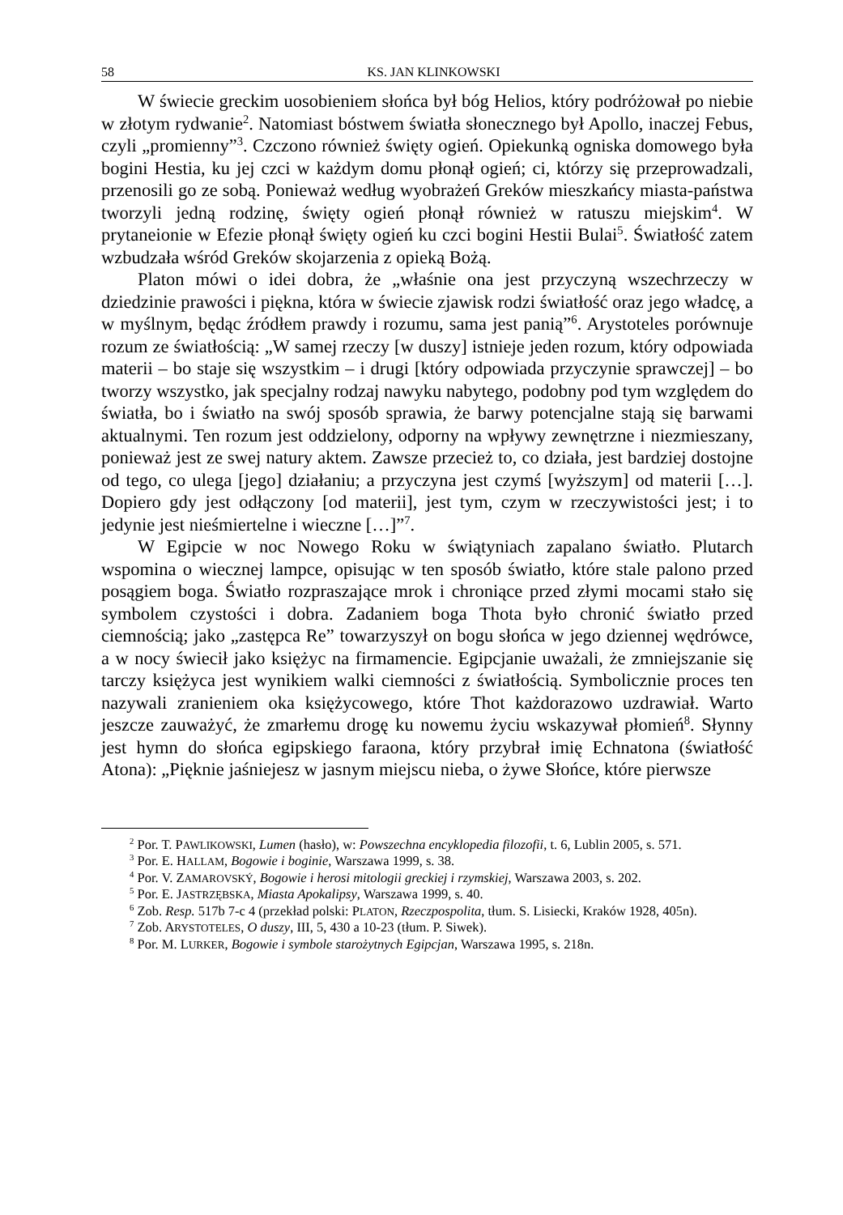58 KS. JAN KLINKOWSKI
W świecie greckim uosobieniem słońca był bóg Helios, który podróżował po niebie w złotym rydwanie<sup>2</sup>. Natomiast bóstwem światła słonecznego był Apollo, inaczej Febus, czyli „promienny”<sup>3</sup>. Czczono również święty ogień. Opiekunką ogniska domowego była bogini Hestia, ku jej czci w każdym domu płonął ogień; ci, którzy się przeprowadzali, przenosili go ze sobą. Ponieważ według wyobrażeń Greków mieszkańcy miasta-państwa tworzyli jedną rodzinę, święty ogień płonął również w ratuszu miejskim<sup>4</sup>. W prytaneionie w Efezie płonął święty ogień ku czci bogini Hestii Bulai<sup>5</sup>. Światłość zatem wzbudzała wśród Greków skojarzenia z opieką Bożą.
Platon mówi o idei dobra, że „właśnie ona jest przyczyną wszechrzeczy w dziedzinie prawości i piękna, która w świecie zjawisk rodzi światłość oraz jego władcę, a w myślnym, będąc źródłem prawdy i rozumu, sama jest panią”<sup>6</sup>. Arystoteles porównuje rozum ze światłością: „W samej rzeczy [w duszy] istnieje jeden rozum, który odpowiada materii – bo staje się wszystkim – i drugi [który odpowiada przyczynie sprawczej] – bo tworzy wszystko, jak specjalny rodzaj nawyku nabytego, podobny pod tym względem do światła, bo i światło na swój sposób sprawia, że barwy potencjalne stają się barwami aktualnymi. Ten rozum jest oddzielony, odporny na wpływy zewnętrzne i niezmieszany, ponieważ jest ze swej natury aktem. Zawsze przecież to, co działa, jest bardziej dostojne od tego, co ulega [jego] działaniu; a przyczyna jest czymś [wyższym] od materii […]. Dopiero gdy jest odłączony [od materii], jest tym, czym w rzeczywistości jest; i to jedynie jest nieśmiertelne i wieczne […]”<sup>7</sup>.
W Egipcie w noc Nowego Roku w świątyniach zapalano światło. Plutarch wspomina o wiecznej lampce, opisując w ten sposób światło, które stale palono przed posągiem boga. Światło rozpraszające mrok i chroniące przed złymi mocami stało się symbolem czystości i dobra. Zadaniem boga Thota było chronić światło przed ciemnością; jako „zastępca Re” towarzyszył on bogu słońca w jego dziennej wędrówce, a w nocy świecił jako księżyc na firmamencie. Egipcjanie uważali, że zmniejszanie się tarczy księżyca jest wynikiem walki ciemności z światłością. Symbolicznie proces ten nazywali zranieniem oka księżycowego, które Thot każdorazowo uzdrawiał. Warto jeszcze zauważyć, że zmarłemu drogę ku nowemu życiu wskazywał płomień<sup>8</sup>. Słynny jest hymn do słońca egipskiego faraona, który przybrał imię Echnatona (światłość Atona): „Pięknie jaśniejesz w jasnym miejscu nieba, o żywe Słońce, które pierwsze
<sup>2</sup> Por. T. PAWLIKOWSKI, Lumen (hasło), w: Powszechna encyklopedia filozofii, t. 6, Lublin 2005, s. 571.
<sup>3</sup> Por. E. HALLAM, Bogowie i boginie, Warszawa 1999, s. 38.
<sup>4</sup> Por. V. ZAMAROVSKÝ, Bogowie i herosi mitologii greckiej i rzymskiej, Warszawa 2003, s. 202.
<sup>5</sup> Por. E. JASTRZĘBSKA, Miasta Apokalipsy, Warszawa 1999, s. 40.
<sup>6</sup> Zob. Resp. 517b 7-c 4 (przekład polski: PLATON, Rzeczpospolita, tłum. S. Lisiecki, Kraków 1928, 405n).
<sup>7</sup> Zob. ARYSTOTELES, O duszy, III, 5, 430 a 10-23 (tłum. P. Siwek).
<sup>8</sup> Por. M. LURKER, Bogowie i symbole starożytnych Egipcjan, Warszawa 1995, s. 218n.